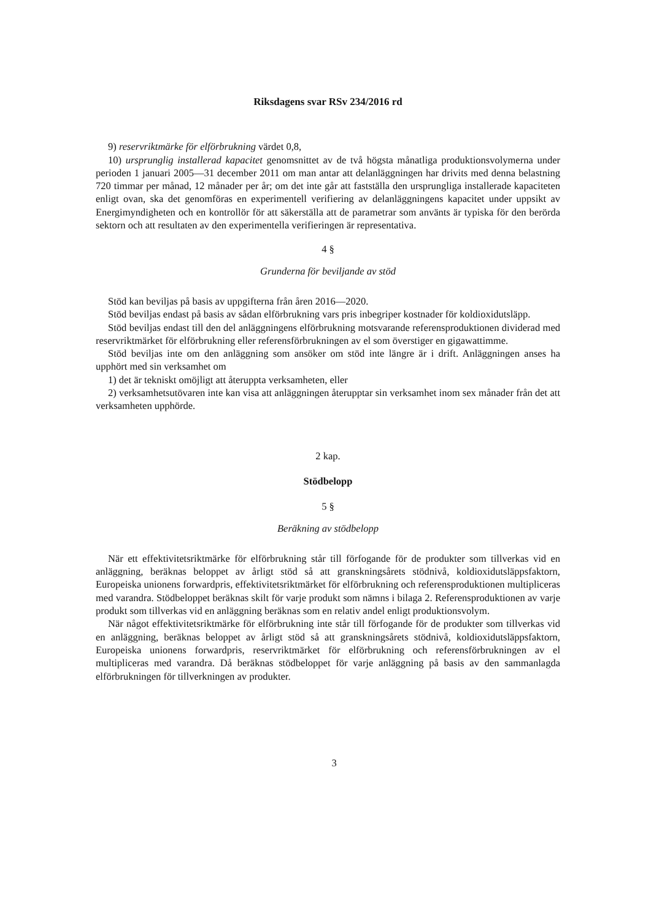Riksdagens svar RSv 234/2016 rd
9) reservriktmärke för elförbrukning värdet 0,8,
10) ursprunglig installerad kapacitet genomsnittet av de två högsta månatliga produktionsvolymerna under perioden 1 januari 2005—31 december 2011 om man antar att delanläggningen har drivits med denna belastning 720 timmar per månad, 12 månader per år; om det inte går att fastställa den ursprungliga installerade kapaciteten enligt ovan, ska det genomföras en experimentell verifiering av delanläggningens kapacitet under uppsikt av Energimyndigheten och en kontrollör för att säkerställa att de parametrar som använts är typiska för den berörda sektorn och att resultaten av den experimentella verifieringen är representativa.
4 §
Grunderna för beviljande av stöd
Stöd kan beviljas på basis av uppgifterna från åren 2016—2020.
Stöd beviljas endast på basis av sådan elförbrukning vars pris inbegriper kostnader för koldioxidutsläpp.
Stöd beviljas endast till den del anläggningens elförbrukning motsvarande referensproduktionen dividerad med reservriktmärket för elförbrukning eller referensförbrukningen av el som överstiger en gigawattimme.
Stöd beviljas inte om den anläggning som ansöker om stöd inte längre är i drift. Anläggningen anses ha upphört med sin verksamhet om
1) det är tekniskt omöjligt att återuppta verksamheten, eller
2) verksamhetsutövaren inte kan visa att anläggningen återupptar sin verksamhet inom sex månader från det att verksamheten upphörde.
2 kap.
Stödbelopp
5 §
Beräkning av stödbelopp
När ett effektivitetsriktmärke för elförbrukning står till förfogande för de produkter som tillverkas vid en anläggning, beräknas beloppet av årligt stöd så att granskningsårets stödnivå, koldioxidutsläppsfaktorn, Europeiska unionens forwardpris, effektivitetsriktmärket för elförbrukning och referensproduktionen multipliceras med varandra. Stödbeloppet beräknas skilt för varje produkt som nämns i bilaga 2. Referensproduktionen av varje produkt som tillverkas vid en anläggning beräknas som en relativ andel enligt produktionsvolym.
När något effektivitetsriktmärke för elförbrukning inte står till förfogande för de produkter som tillverkas vid en anläggning, beräknas beloppet av årligt stöd så att granskningsårets stödnivå, koldioxidutsläppsfaktorn, Europeiska unionens forwardpris, reservriktmärket för elförbrukning och referensförbrukningen av el multipliceras med varandra. Då beräknas stödbeloppet för varje anläggning på basis av den sammanlagda elförbrukningen för tillverkningen av produkter.
3